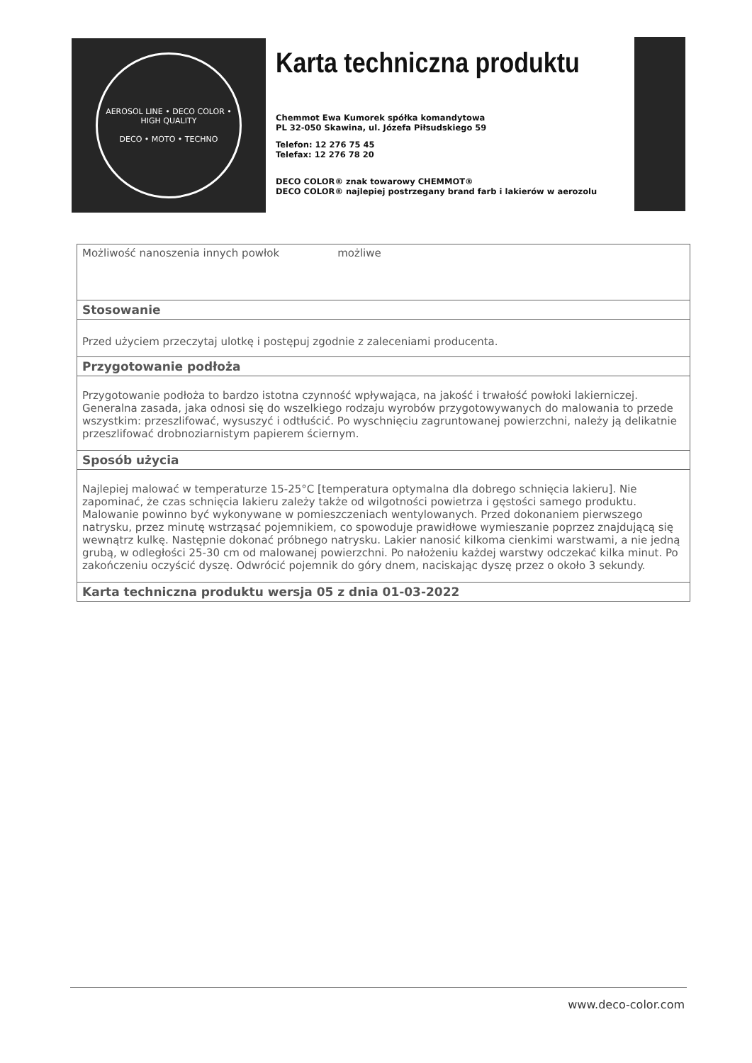AEROSOL LINE • DECO COLOR • HIGH QUALITY
DECO • MOTO • TECHNO
Karta techniczna produktu
Chemmot Ewa Kumorek spółka komandytowa
PL 32-050 Skawina, ul. Józefa Piłsudskiego 59
Telefon: 12 276 75 45
Telefax: 12 276 78 20
DECO COLOR® znak towarowy CHEMMOT®
DECO COLOR® najlepiej postrzegany brand farb i lakierów w aerozolu
| Możliwość nanoszenia innych powłok możliwe |
| Stosowanie |
| Przed użyciem przeczytaj ulotkę i postępuj zgodnie z zaleceniami producenta. |
| Przygotowanie podłoża |
| Przygotowanie podłoża to bardzo istotna czynność wpływająca, na jakość i trwałość powłoki lakierniczej. Generalna zasada, jaka odnosi się do wszelkiego rodzaju wyrobów przygotowywanych do malowania to przede wszystkim: przeszlifować, wysuszyć i odtłuścić. Po wyschnięciu zagruntowanej powierzchni, należy ją delikatnie przeszlifować drobnoziarnistym papierem ściernym. |
| Sposób użycia |
| Najlepiej malować w temperaturze 15-25°C [temperatura optymalna dla dobrego schnięcia lakieru]. Nie zapominać, że czas schnięcia lakieru zależy także od wilgotności powietrza i gęstości samego produktu. Malowanie powinno być wykonywane w pomieszczeniach wentylowanych. Przed dokonaniem pierwszego natrysku, przez minutę wstrząsać pojemnikiem, co spowoduje prawidłowe wymieszanie poprzez znajdującą się wewnątrz kulkę. Następnie dokonać próbnego natrysku. Lakier nanosić kilkoma cienkimi warstwami, a nie jedną grubą, w odległości 25-30 cm od malowanej powierzchni. Po nałożeniu każdej warstwy odczekać kilka minut. Po zakończeniu oczyścić dyszę. Odwrócić pojemnik do góry dnem, naciskając dyszę przez o około 3 sekundy. |
| Karta techniczna produktu wersja 05 z dnia 01-03-2022 |
www.deco-color.com